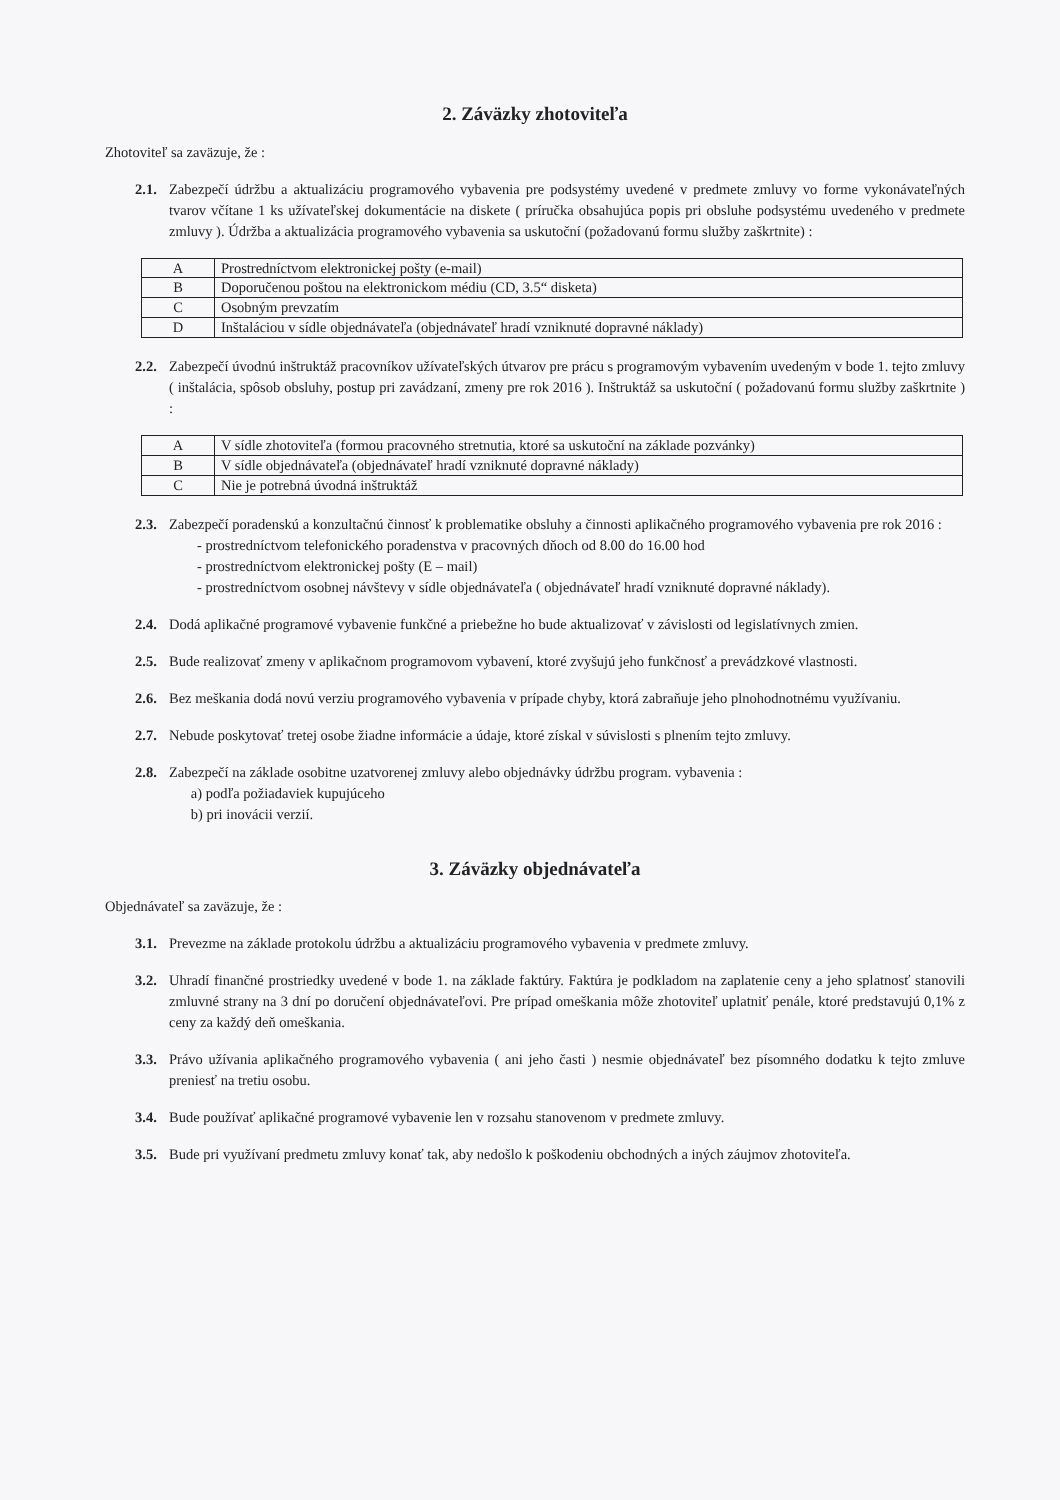2. Záväzky zhotoviteľa
Zhotoviteľ sa zaväzuje, že :
2.1.
Zabezpečí údržbu a aktualizáciu programového vybavenia pre podsystémy uvedené v predmete zmluvy vo forme vykonávateľných tvarov včítane 1 ks užívateľskej dokumentácie na diskete ( príručka obsahujúca popis pri obsluhe podsystému uvedeného v predmete zmluvy ). Údržba a aktualizácia programového vybavenia sa uskutoční (požadovanú formu služby zaškrtnite) :
| A | Prostredníctvom elektronickej pošty (e-mail) |
| B | Doporučenou poštou na elektronickom médiu (CD, 3.5“ disketa) |
| C | Osobným prevzatím |
| D | Inštaláciou v sídle objednávateľa (objednávateľ hradí vzniknuté dopravné náklady) |
2.2.
Zabezpečí úvodnú inštruktáž pracovníkov užívateľských útvarov pre prácu s programovým vybavením uvedeným v bode 1. tejto zmluvy ( inštalácia, spôsob obsluhy, postup pri zavádzaní, zmeny pre rok 2016 ). Inštruktáž sa uskutoční ( požadovanú formu služby zaškrtnite ) :
| A | V sídle zhotoviteľa (formou pracovného stretnutia, ktoré sa uskutoční na základe pozvánky) |
| B | V sídle objednávateľa (objednávateľ hradí vzniknuté dopravné náklady) |
| C | Nie je potrebná úvodná inštruktáž |
2.3.
Zabezpečí poradenskú a konzultačnú činnosť k problematike obsluhy a činnosti aplikačného programového vybavenia pre rok 2016 :
- prostredníctvom telefonického poradenstva v pracovných dňoch od 8.00 do 16.00 hod
- prostredníctvom elektronickej pošty (E – mail)
- prostredníctvom osobnej návštevy v sídle objednávateľa ( objednávateľ hradí vzniknuté dopravné náklady).
2.4.
Dodá aplikačné programové vybavenie funkčné a priebežne ho bude aktualizovať v závislosti od legislatívnych zmien.
2.5.
Bude realizovať zmeny v aplikačnom programovom vybavení, ktoré zvyšujú jeho funkčnosť a prevádzkové vlastnosti.
2.6.
Bez meškania dodá novú verziu programového vybavenia v prípade chyby, ktorá zabraňuje jeho plnohodnotnému využívaniu.
2.7.
Nebude poskytovať tretej osobe žiadne informácie a údaje, ktoré získal v súvislosti s plnením tejto zmluvy.
2.8.
Zabezpečí na základe osobitne uzatvorenej zmluvy alebo objednávky údržbu program. vybavenia :
a) podľa požiadaviek kupujúceho
b) pri inovácii verzií.
3. Záväzky objednávateľa
Objednávateľ sa zaväzuje, že :
3.1.
Prevezme na základe protokolu údržbu a aktualizáciu programového vybavenia v predmete zmluvy.
3.2.
Uhradí finančné prostriedky uvedené v bode 1. na základe faktúry. Faktúra je podkladom na zaplatenie ceny a jeho splatnosť stanovili zmluvné strany na 3 dní po doručení objednávateľovi. Pre prípad omeškania môže zhotoviteľ uplatniť penále, ktoré predstavujú 0,1% z ceny za každý deň omeškania.
3.3.
Právo užívania aplikačného programového vybavenia ( ani jeho časti ) nesmie objednávateľ bez písomného dodatku k tejto zmluve preniesť na tretiu osobu.
3.4.
Bude používať aplikačné programové vybavenie len v rozsahu stanovenom v predmete zmluvy.
3.5.
Bude pri využívaní predmetu zmluvy konať tak, aby nedošlo k poškodeniu obchodných a iných záujmov zhotoviteľa.